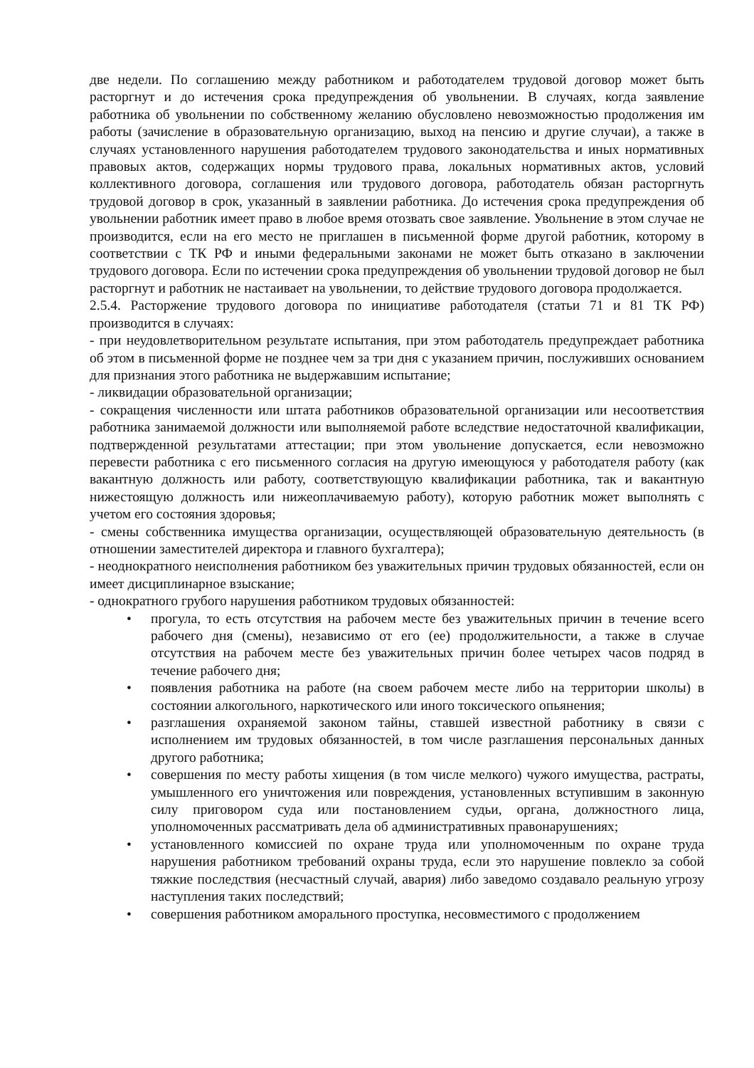две недели. По соглашению между работником и работодателем трудовой договор может быть расторгнут и до истечения срока предупреждения об увольнении. В случаях, когда заявление работника об увольнении по собственному желанию обусловлено невозможностью продолжения им работы (зачисление в образовательную организацию, выход на пенсию и другие случаи), а также в случаях установленного нарушения работодателем трудового законодательства и иных нормативных правовых актов, содержащих нормы трудового права, локальных нормативных актов, условий коллективного договора, соглашения или трудового договора, работодатель обязан расторгнуть трудовой договор в срок, указанный в заявлении работника. До истечения срока предупреждения об увольнении работник имеет право в любое время отозвать свое заявление. Увольнение в этом случае не производится, если на его место не приглашен в письменной форме другой работник, которому в соответствии с ТК РФ и иными федеральными законами не может быть отказано в заключении трудового договора. Если по истечении срока предупреждения об увольнении трудовой договор не был расторгнут и работник не настаивает на увольнении, то действие трудового договора продолжается.
2.5.4. Расторжение трудового договора по инициативе работодателя (статьи 71 и 81 ТК РФ) производится в случаях:
- при неудовлетворительном результате испытания, при этом работодатель предупреждает работника об этом в письменной форме не позднее чем за три дня с указанием причин, послуживших основанием для признания этого работника не выдержавшим испытание;
- ликвидации образовательной организации;
- сокращения численности или штата работников образовательной организации или несоответствия работника занимаемой должности или выполняемой работе вследствие недостаточной квалификации, подтвержденной результатами аттестации; при этом увольнение допускается, если невозможно перевести работника с его письменного согласия на другую имеющуюся у работодателя работу (как вакантную должность или работу, соответствующую квалификации работника, так и вакантную нижестоящую должность или нижеоплачиваемую работу), которую работник может выполнять с учетом его состояния здоровья;
- смены собственника имущества организации, осуществляющей образовательную деятельность (в отношении заместителей директора и главного бухгалтера);
- неоднократного неисполнения работником без уважительных причин трудовых обязанностей, если он имеет дисциплинарное взыскание;
- однократного грубого нарушения работником трудовых обязанностей:
• прогула, то есть отсутствия на рабочем месте без уважительных причин в течение всего рабочего дня (смены), независимо от его (ее) продолжительности, а также в случае отсутствия на рабочем месте без уважительных причин более четырех часов подряд в течение рабочего дня;
• появления работника на работе (на своем рабочем месте либо на территории школы) в состоянии алкогольного, наркотического или иного токсического опьянения;
• разглашения охраняемой законом тайны, ставшей известной работнику в связи с исполнением им трудовых обязанностей, в том числе разглашения персональных данных другого работника;
• совершения по месту работы хищения (в том числе мелкого) чужого имущества, растраты, умышленного его уничтожения или повреждения, установленных вступившим в законную силу приговором суда или постановлением судьи, органа, должностного лица, уполномоченных рассматривать дела об административных правонарушениях;
• установленного комиссией по охране труда или уполномоченным по охране труда нарушения работником требований охраны труда, если это нарушение повлекло за собой тяжкие последствия (несчастный случай, авария) либо заведомо создавало реальную угрозу наступления таких последствий;
• совершения работником аморального проступка, несовместимого с продолжением